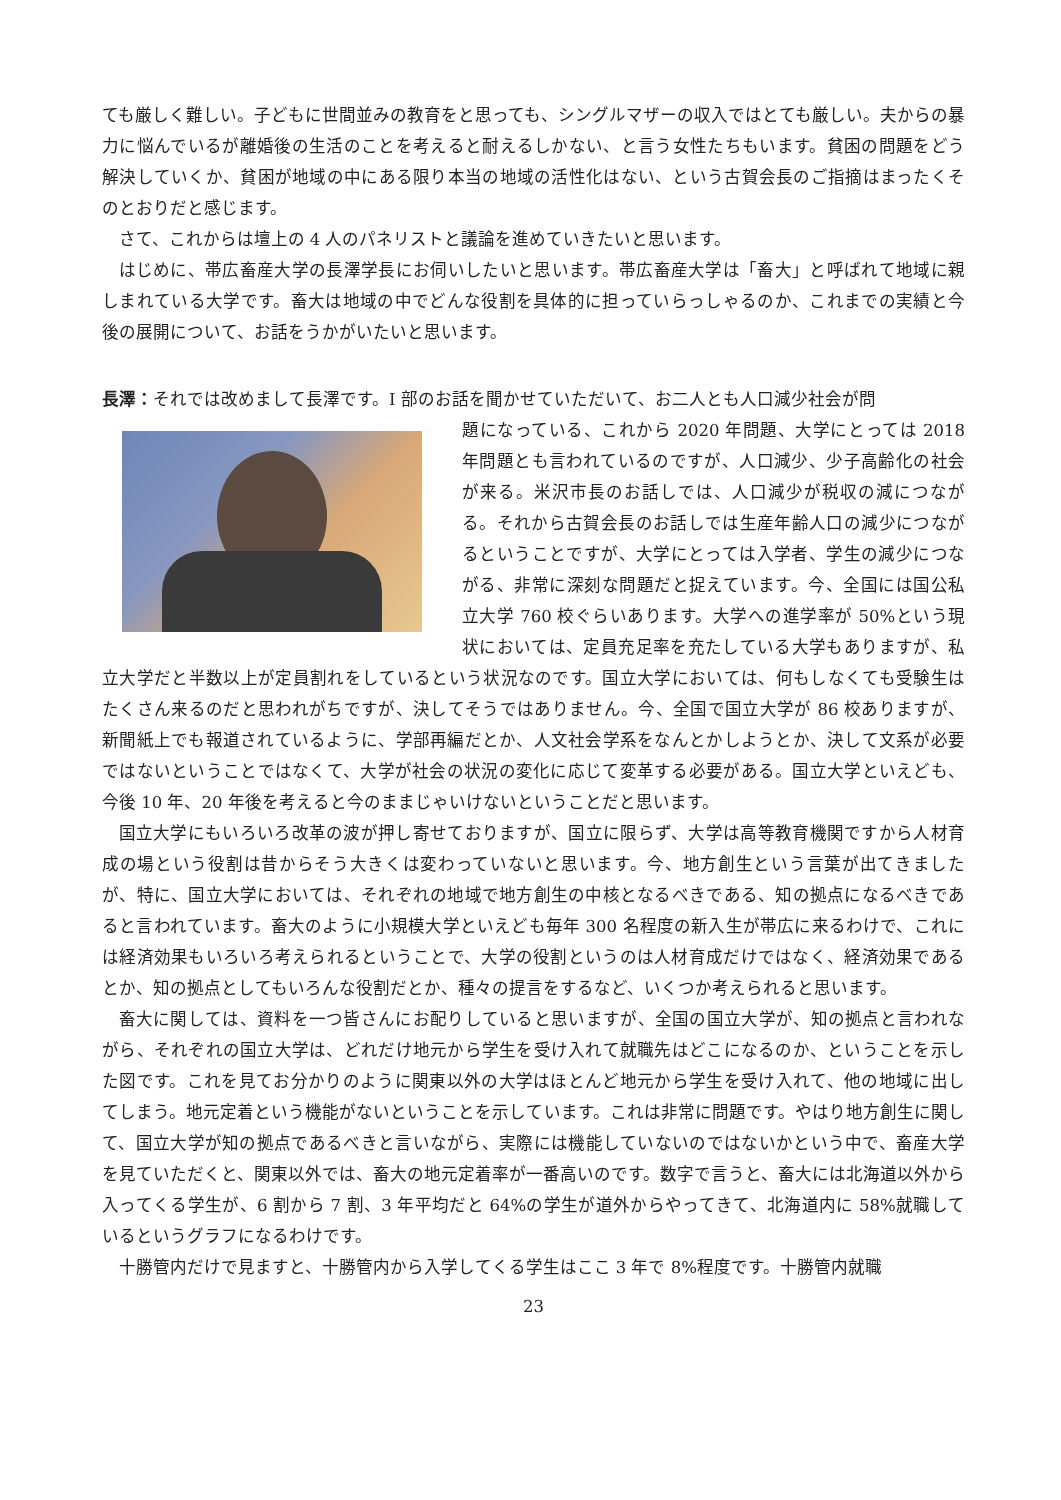ても厳しく難しい。子どもに世間並みの教育をと思っても、シングルマザーの収入ではとても厳しい。夫からの暴力に悩んでいるが離婚後の生活のことを考えると耐えるしかない、と言う女性たちもいます。貧困の問題をどう解決していくか、貧困が地域の中にある限り本当の地域の活性化はない、という古賀会長のご指摘はまったくそのとおりだと感じます。
さて、これからは壇上の 4 人のパネリストと議論を進めていきたいと思います。
はじめに、帯広畜産大学の長澤学長にお伺いしたいと思います。帯広畜産大学は「畜大」と呼ばれて地域に親しまれている大学です。畜大は地域の中でどんな役割を具体的に担っていらっしゃるのか、これまでの実績と今後の展開について、お話をうかがいたいと思います。
長澤：それでは改めまして長澤です。I 部のお話を聞かせていただいて、お二人とも人口減少社会が問
題になっている、これから 2020 年問題、大学にとっては 2018 年問題とも言われているのですが、人口減少、少子高齢化の社会が来る。米沢市長のお話しでは、人口減少が税収の減につながる。それから古賀会長のお話しでは生産年齢人口の減少につながるということですが、大学にとっては入学者、学生の減少につながる、非常に深刻な問題だと捉えています。今、全国には国公私立大学 760 校ぐらいあります。大学への進学率が 50%という現状においては、定員充足率を充たしている大学もありますが、私立大学だと半数以上が定員割れをしているという状況なのです。国立大学においては、何もしなくても受験生はたくさん来るのだと思われがちですが、決してそうではありません。今、全国で国立大学が 86 校ありますが、新聞紙上でも報道されているように、学部再編だとか、人文社会学系をなんとかしようとか、決して文系が必要ではないということではなくて、大学が社会の状況の変化に応じて変革する必要がある。国立大学といえども、今後 10 年、20 年後を考えると今のままじゃいけないということだと思います。
国立大学にもいろいろ改革の波が押し寄せておりますが、国立に限らず、大学は高等教育機関ですから人材育成の場という役割は昔からそう大きくは変わっていないと思います。今、地方創生という言葉が出てきましたが、特に、国立大学においては、それぞれの地域で地方創生の中核となるべきである、知の拠点になるべきであると言われています。畜大のように小規模大学といえども毎年 300 名程度の新入生が帯広に来るわけで、これには経済効果もいろいろ考えられるということで、大学の役割というのは人材育成だけではなく、経済効果であるとか、知の拠点としてもいろんな役割だとか、種々の提言をするなど、いくつか考えられると思います。
畜大に関しては、資料を一つ皆さんにお配りしていると思いますが、全国の国立大学が、知の拠点と言われながら、それぞれの国立大学は、どれだけ地元から学生を受け入れて就職先はどこになるのか、ということを示した図です。これを見てお分かりのように関東以外の大学はほとんど地元から学生を受け入れて、他の地域に出してしまう。地元定着という機能がないということを示しています。これは非常に問題です。やはり地方創生に関して、国立大学が知の拠点であるべきと言いながら、実際には機能していないのではないかという中で、畜産大学を見ていただくと、関東以外では、畜大の地元定着率が一番高いのです。数字で言うと、畜大には北海道以外から入ってくる学生が、6 割から 7 割、3 年平均だと 64%の学生が道外からやってきて、北海道内に 58%就職しているというグラフになるわけです。
十勝管内だけで見ますと、十勝管内から入学してくる学生はここ 3 年で 8%程度です。十勝管内就職
23